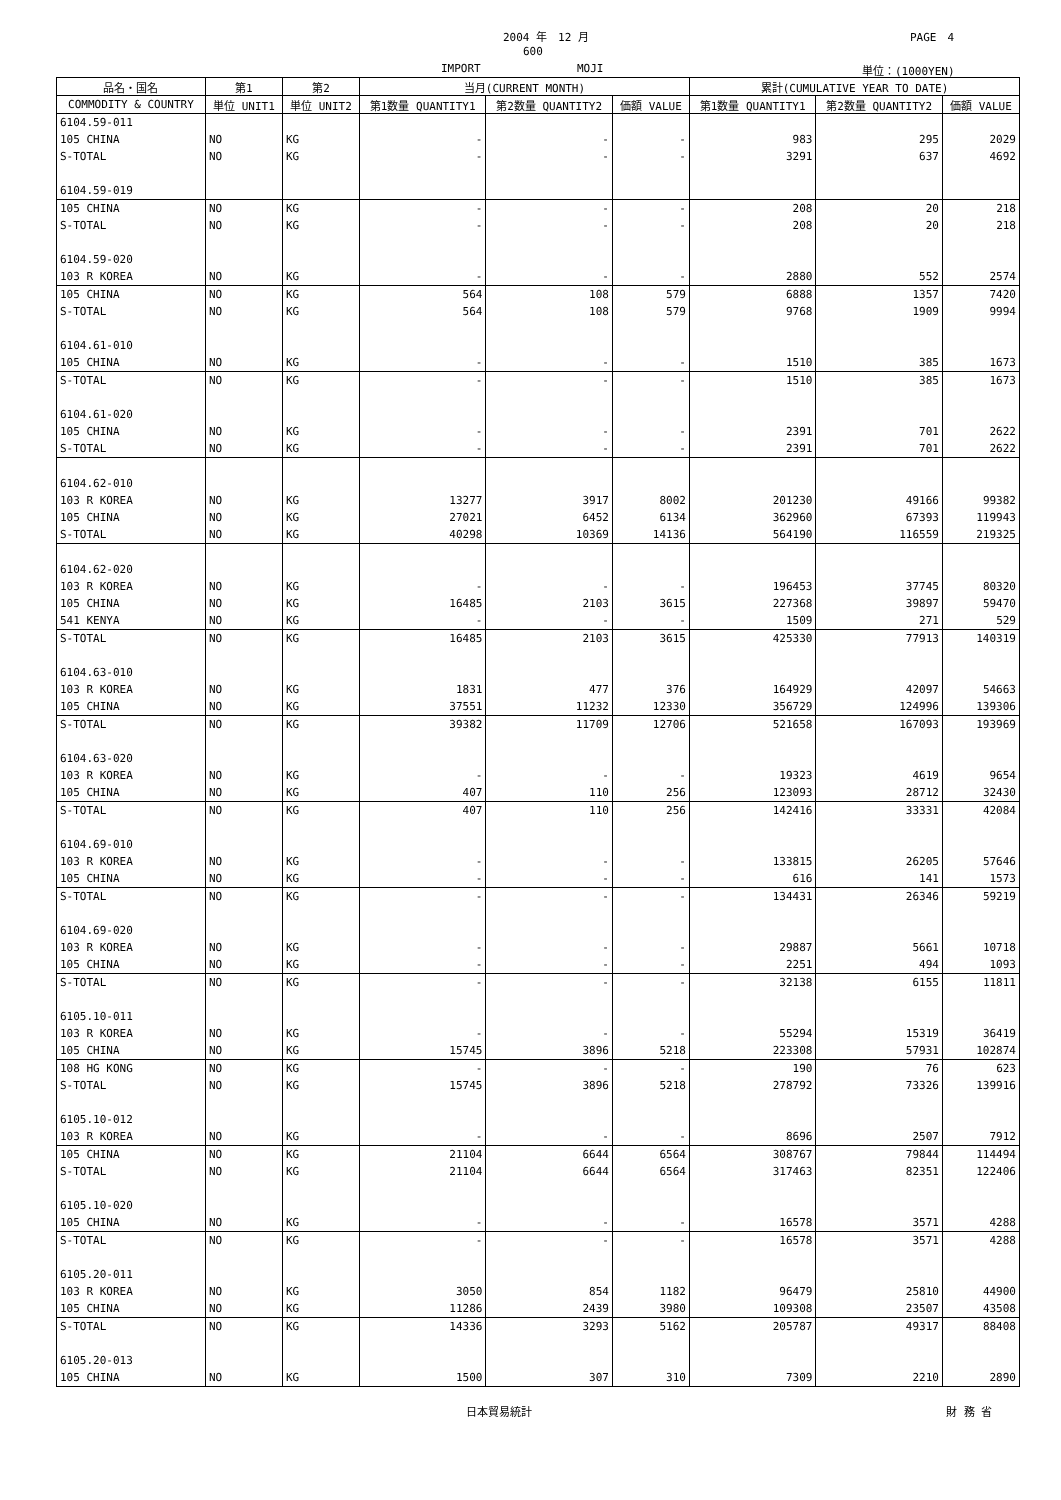2004 年　12 月 PAGE　4
600
IMPORT MOJI 単位：(1000YEN)
| 品名・国名 | 第1 | 第2 | 当月(CURRENT MONTH) | | | 累計(CUMULATIVE YEAR TO DATE) | | |
| --- | --- | --- | --- | --- | --- | --- | --- | --- |
| COMMODITY & COUNTRY | 単位 UNIT1 | 単位 UNIT2 | 第1数量 QUANTITY1 | 第2数量 QUANTITY2 | 価額 VALUE | 第1数量 QUANTITY1 | 第2数量 QUANTITY2 | 価額 VALUE |
| 6104.59-011 | | | | | | | | |
| 105 CHINA | NO | KG | - | - | - | 983 | 295 | 2029 |
| S-TOTAL | NO | KG | - | - | - | 3291 | 637 | 4692 |
| 6104.59-019 | | | | | | | | |
| 105 CHINA | NO | KG | - | - | - | 208 | 20 | 218 |
| S-TOTAL | NO | KG | - | - | - | 208 | 20 | 218 |
| 6104.59-020 | | | | | | | | |
| 103 R KOREA | NO | KG | - | - | - | 2880 | 552 | 2574 |
| 105 CHINA | NO | KG | 564 | 108 | 579 | 6888 | 1357 | 7420 |
| S-TOTAL | NO | KG | 564 | 108 | 579 | 9768 | 1909 | 9994 |
| 6104.61-010 | | | | | | | | |
| 105 CHINA | NO | KG | - | - | - | 1510 | 385 | 1673 |
| S-TOTAL | NO | KG | - | - | - | 1510 | 385 | 1673 |
| 6104.61-020 | | | | | | | | |
| 105 CHINA | NO | KG | - | - | - | 2391 | 701 | 2622 |
| S-TOTAL | NO | KG | - | - | - | 2391 | 701 | 2622 |
| 6104.62-010 | | | | | | | | |
| 103 R KOREA | NO | KG | 13277 | 3917 | 8002 | 201230 | 49166 | 99382 |
| 105 CHINA | NO | KG | 27021 | 6452 | 6134 | 362960 | 67393 | 119943 |
| S-TOTAL | NO | KG | 40298 | 10369 | 14136 | 564190 | 116559 | 219325 |
| 6104.62-020 | | | | | | | | |
| 103 R KOREA | NO | KG | - | - | - | 196453 | 37745 | 80320 |
| 105 CHINA | NO | KG | 16485 | 2103 | 3615 | 227368 | 39897 | 59470 |
| 541 KENYA | NO | KG | - | - | - | 1509 | 271 | 529 |
| S-TOTAL | NO | KG | 16485 | 2103 | 3615 | 425330 | 77913 | 140319 |
| 6104.63-010 | | | | | | | | |
| 103 R KOREA | NO | KG | 1831 | 477 | 376 | 164929 | 42097 | 54663 |
| 105 CHINA | NO | KG | 37551 | 11232 | 12330 | 356729 | 124996 | 139306 |
| S-TOTAL | NO | KG | 39382 | 11709 | 12706 | 521658 | 167093 | 193969 |
| 6104.63-020 | | | | | | | | |
| 103 R KOREA | NO | KG | - | - | - | 19323 | 4619 | 9654 |
| 105 CHINA | NO | KG | 407 | 110 | 256 | 123093 | 28712 | 32430 |
| S-TOTAL | NO | KG | 407 | 110 | 256 | 142416 | 33331 | 42084 |
| 6104.69-010 | | | | | | | | |
| 103 R KOREA | NO | KG | - | - | - | 133815 | 26205 | 57646 |
| 105 CHINA | NO | KG | - | - | - | 616 | 141 | 1573 |
| S-TOTAL | NO | KG | - | - | - | 134431 | 26346 | 59219 |
| 6104.69-020 | | | | | | | | |
| 103 R KOREA | NO | KG | - | - | - | 29887 | 5661 | 10718 |
| 105 CHINA | NO | KG | - | - | - | 2251 | 494 | 1093 |
| S-TOTAL | NO | KG | - | - | - | 32138 | 6155 | 11811 |
| 6105.10-011 | | | | | | | | |
| 103 R KOREA | NO | KG | - | - | - | 55294 | 15319 | 36419 |
| 105 CHINA | NO | KG | 15745 | 3896 | 5218 | 223308 | 57931 | 102874 |
| 108 HG KONG | NO | KG | - | - | - | 190 | 76 | 623 |
| S-TOTAL | NO | KG | 15745 | 3896 | 5218 | 278792 | 73326 | 139916 |
| 6105.10-012 | | | | | | | | |
| 103 R KOREA | NO | KG | - | - | - | 8696 | 2507 | 7912 |
| 105 CHINA | NO | KG | 21104 | 6644 | 6564 | 308767 | 79844 | 114494 |
| S-TOTAL | NO | KG | 21104 | 6644 | 6564 | 317463 | 82351 | 122406 |
| 6105.10-020 | | | | | | | | |
| 105 CHINA | NO | KG | - | - | - | 16578 | 3571 | 4288 |
| S-TOTAL | NO | KG | - | - | - | 16578 | 3571 | 4288 |
| 6105.20-011 | | | | | | | | |
| 103 R KOREA | NO | KG | 3050 | 854 | 1182 | 96479 | 25810 | 44900 |
| 105 CHINA | NO | KG | 11286 | 2439 | 3980 | 109308 | 23507 | 43508 |
| S-TOTAL | NO | KG | 14336 | 3293 | 5162 | 205787 | 49317 | 88408 |
| 6105.20-013 | | | | | | | | |
| 105 CHINA | NO | KG | 1500 | 307 | 310 | 7309 | 2210 | 2890 |
日本貿易統計 財 務 省